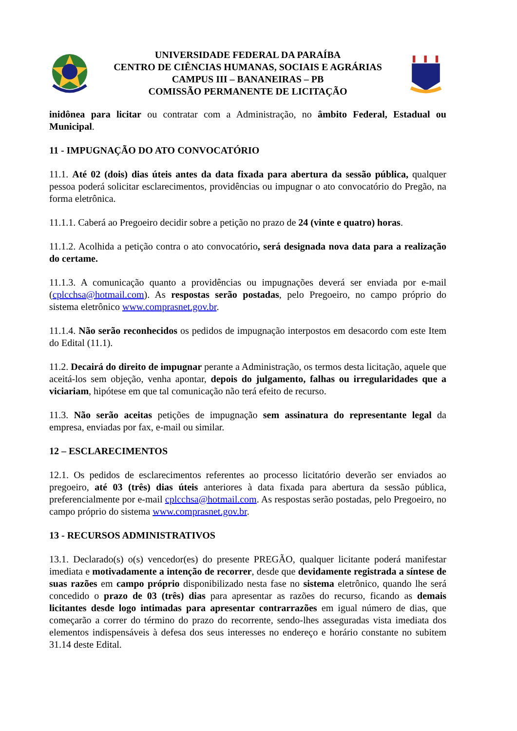UNIVERSIDADE FEDERAL DA PARAÍBA
CENTRO DE CIÊNCIAS HUMANAS, SOCIAIS E AGRÁRIAS
CAMPUS III – BANANEIRAS – PB
COMISSÃO PERMANENTE DE LICITAÇÃO
inidônea para licitar ou contratar com a Administração, no âmbito Federal, Estadual ou Municipal.
11 - IMPUGNAÇÃO DO ATO CONVOCATÓRIO
11.1. Até 02 (dois) dias úteis antes da data fixada para abertura da sessão pública, qualquer pessoa poderá solicitar esclarecimentos, providências ou impugnar o ato convocatório do Pregão, na forma eletrônica.
11.1.1. Caberá ao Pregoeiro decidir sobre a petição no prazo de 24 (vinte e quatro) horas.
11.1.2. Acolhida a petição contra o ato convocatório, será designada nova data para a realização do certame.
11.1.3. A comunicação quanto a providências ou impugnações deverá ser enviada por e-mail (cplcchsa@hotmail.com). As respostas serão postadas, pelo Pregoeiro, no campo próprio do sistema eletrônico www.comprasnet.gov.br.
11.1.4. Não serão reconhecidos os pedidos de impugnação interpostos em desacordo com este Item do Edital (11.1).
11.2. Decairá do direito de impugnar perante a Administração, os termos desta licitação, aquele que aceitá-los sem objeção, venha apontar, depois do julgamento, falhas ou irregularidades que a viciariam, hipótese em que tal comunicação não terá efeito de recurso.
11.3. Não serão aceitas petições de impugnação sem assinatura do representante legal da empresa, enviadas por fax, e-mail ou similar.
12 – ESCLARECIMENTOS
12.1. Os pedidos de esclarecimentos referentes ao processo licitatório deverão ser enviados ao pregoeiro, até 03 (três) dias úteis anteriores à data fixada para abertura da sessão pública, preferencialmente por e-mail cplcchsa@hotmail.com. As respostas serão postadas, pelo Pregoeiro, no campo próprio do sistema www.comprasnet.gov.br.
13 - RECURSOS ADMINISTRATIVOS
13.1. Declarado(s) o(s) vencedor(es) do presente PREGÃO, qualquer licitante poderá manifestar imediata e motivadamente a intenção de recorrer, desde que devidamente registrada a síntese de suas razões em campo próprio disponibilizado nesta fase no sistema eletrônico, quando lhe será concedido o prazo de 03 (três) dias para apresentar as razões do recurso, ficando as demais licitantes desde logo intimadas para apresentar contrarrazões em igual número de dias, que começarão a correr do término do prazo do recorrente, sendo-lhes asseguradas vista imediata dos elementos indispensáveis à defesa dos seus interesses no endereço e horário constante no subitem 31.14 deste Edital.